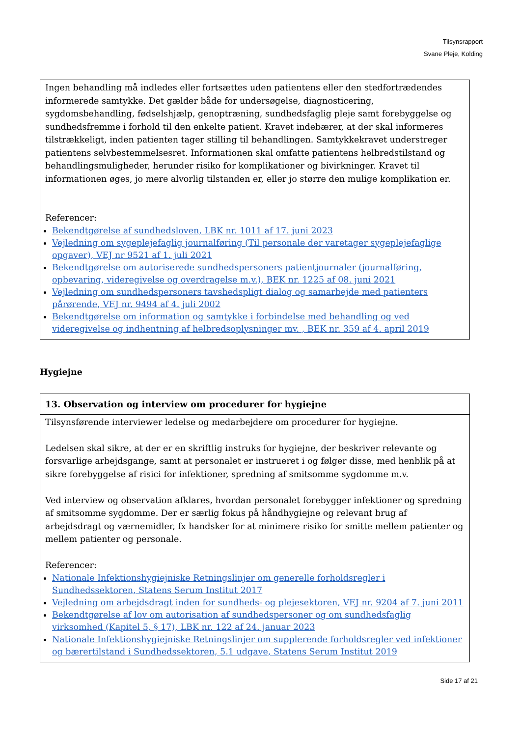Tilsynsrapport
Svane Pleje, Kolding
Ingen behandling må indledes eller fortsættes uden patientens eller den stedfortrædendes informerede samtykke. Det gælder både for undersøgelse, diagnosticering, sygdomsbehandling, fødselshjælp, genoptræning, sundhedsfaglig pleje samt forebyggelse og sundhedsfremme i forhold til den enkelte patient. Kravet indebærer, at der skal informeres tilstrækkeligt, inden patienten tager stilling til behandlingen. Samtykkekravet understreger patientens selvbestemmelsesret. Informationen skal omfatte patientens helbredstilstand og behandlingsmuligheder, herunder risiko for komplikationer og bivirkninger. Kravet til informationen øges, jo mere alvorlig tilstanden er, eller jo større den mulige komplikation er.
Referencer:
Bekendtgørelse af sundhedsloven, LBK nr. 1011 af 17. juni 2023
Vejledning om sygeplejefaglig journalføring (Til personale der varetager sygeplejefaglige opgaver), VEJ nr 9521 af 1. juli 2021
Bekendtgørelse om autoriserede sundhedspersoners patientjournaler (journalføring, opbevaring, videregivelse og overdragelse m.v.), BEK nr. 1225 af 08. juni 2021
Vejledning om sundhedspersoners tavshedspligt dialog og samarbejde med patienters pårørende, VEJ nr. 9494 af 4. juli 2002
Bekendtgørelse om information og samtykke i forbindelse med behandling og ved videregivelse og indhentning af helbredsoplysninger mv. , BEK nr. 359 af 4. april 2019
Hygiejne
13. Observation og interview om procedurer for hygiejne
Tilsynsførende interviewer ledelse og medarbejdere om procedurer for hygiejne.
Ledelsen skal sikre, at der er en skriftlig instruks for hygiejne, der beskriver relevante og forsvarlige arbejdsgange, samt at personalet er instrueret i og følger disse, med henblik på at sikre forebyggelse af risici for infektioner, spredning af smitsomme sygdomme m.v.
Ved interview og observation afklares, hvordan personalet forebygger infektioner og spredning af smitsomme sygdomme. Der er særlig fokus på håndhygiejne og relevant brug af arbejdsdragt og værnemidler, fx handsker for at minimere risiko for smitte mellem patienter og mellem patienter og personale.
Referencer:
Nationale Infektionshygiejniske Retningslinjer om generelle forholdsregler i Sundhedssektoren, Statens Serum Institut 2017
Vejledning om arbejdsdragt inden for sundheds- og plejesektoren, VEJ nr. 9204 af 7. juni 2011
Bekendtgørelse af lov om autorisation af sundhedspersoner og om sundhedsfaglig virksomhed (Kapitel 5, § 17), LBK nr. 122 af 24. januar 2023
Nationale Infektionshygiejniske Retningslinjer om supplerende forholdsregler ved infektioner og bærertilstand i Sundhedssektoren, 5.1 udgave, Statens Serum Institut 2019
Side 17 af 21